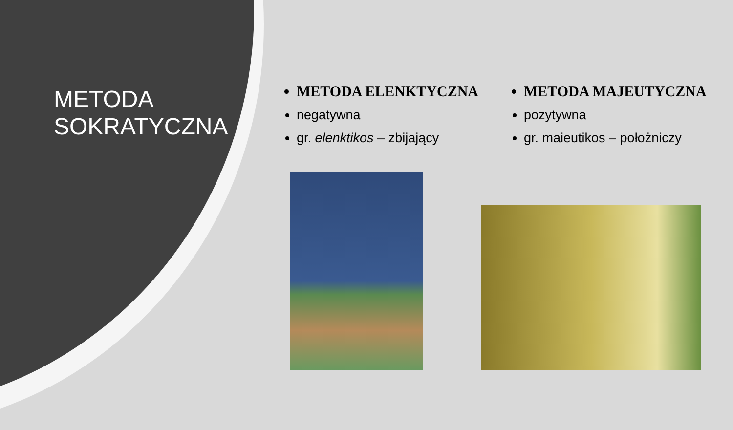METODA
SOKRATYCZNA
METODA ELENKTYCZNA
negatywna
gr. elenktikos – zbijający
METODA MAJEUTYCZNA
pozytywna
gr. maieutikos – położniczy